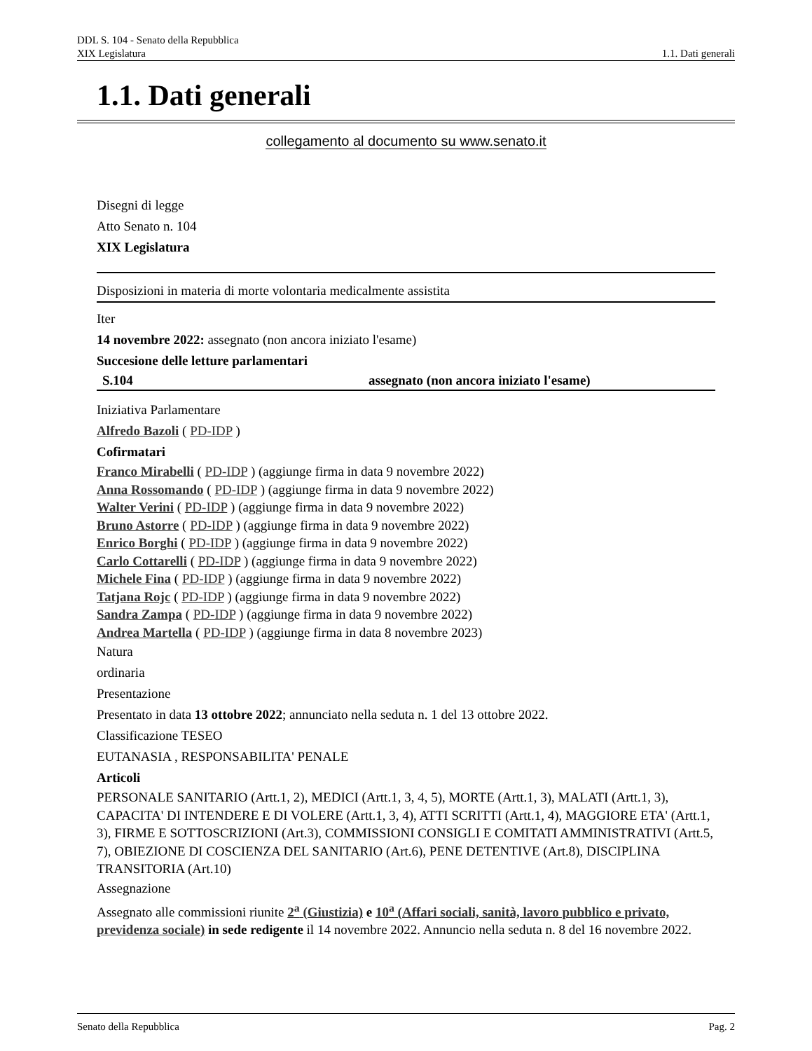DDL S. 104 - Senato della Repubblica
XIX Legislatura 1.1. Dati generali
1.1. Dati generali
collegamento al documento su www.senato.it
Disegni di legge
Atto Senato n. 104
XIX Legislatura
Disposizioni in materia di morte volontaria medicalmente assistita
Iter
14 novembre 2022: assegnato (non ancora iniziato l'esame)
Succesione delle letture parlamentari
S.104 assegnato (non ancora iniziato l'esame)
Iniziativa Parlamentare
Alfredo Bazoli ( PD-IDP )
Cofirmatari
Franco Mirabelli ( PD-IDP ) (aggiunge firma in data 9 novembre 2022)
Anna Rossomando ( PD-IDP ) (aggiunge firma in data 9 novembre 2022)
Walter Verini ( PD-IDP ) (aggiunge firma in data 9 novembre 2022)
Bruno Astorre ( PD-IDP ) (aggiunge firma in data 9 novembre 2022)
Enrico Borghi ( PD-IDP ) (aggiunge firma in data 9 novembre 2022)
Carlo Cottarelli ( PD-IDP ) (aggiunge firma in data 9 novembre 2022)
Michele Fina ( PD-IDP ) (aggiunge firma in data 9 novembre 2022)
Tatjana Rojc ( PD-IDP ) (aggiunge firma in data 9 novembre 2022)
Sandra Zampa ( PD-IDP ) (aggiunge firma in data 9 novembre 2022)
Andrea Martella ( PD-IDP ) (aggiunge firma in data 8 novembre 2023)
Natura
ordinaria
Presentazione
Presentato in data 13 ottobre 2022; annunciato nella seduta n. 1 del 13 ottobre 2022.
Classificazione TESEO
EUTANASIA , RESPONSABILITA' PENALE
Articoli
PERSONALE SANITARIO (Artt.1, 2), MEDICI (Artt.1, 3, 4, 5), MORTE (Artt.1, 3), MALATI (Artt.1, 3), CAPACITA' DI INTENDERE E DI VOLERE (Artt.1, 3, 4), ATTI SCRITTI (Artt.1, 4), MAGGIORE ETA' (Artt.1, 3), FIRME E SOTTOSCRIZIONI (Art.3), COMMISSIONI CONSIGLI E COMITATI AMMINISTRATIVI (Artt.5, 7), OBIEZIONE DI COSCIENZA DEL SANITARIO (Art.6), PENE DETENTIVE (Art.8), DISCIPLINA TRANSITORIA (Art.10)
Assegnazione
Assegnato alle commissioni riunite 2<sup>a</sup> (Giustizia) e 10<sup>a</sup> (Affari sociali, sanità, lavoro pubblico e privato, previdenza sociale) in sede redigente il 14 novembre 2022. Annuncio nella seduta n. 8 del 16 novembre 2022.
Senato della Repubblica Pag. 2